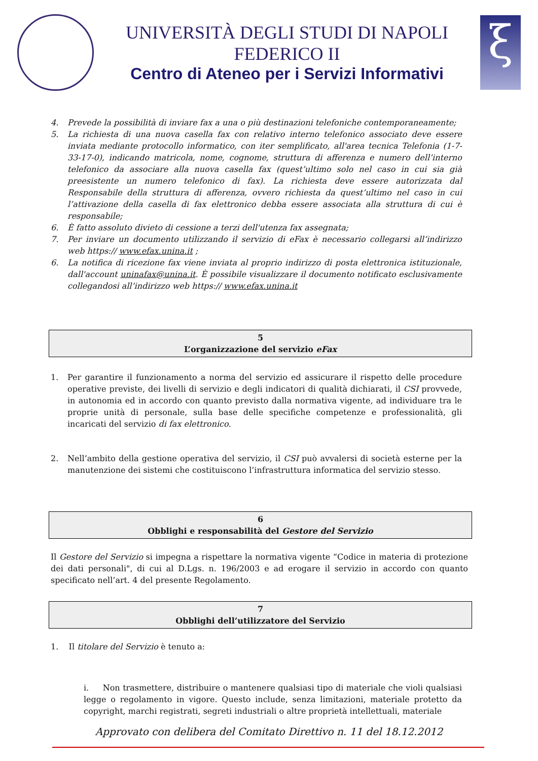UNIVERSITÀ DEGLI STUDI DI NAPOLI FEDERICO II
Centro di Ateneo per i Servizi Informativi
ξ
4. Prevede la possibilità di inviare fax a una o più destinazioni telefoniche contemporaneamente;
5. La richiesta di una nuova casella fax con relativo interno telefonico associato deve essere inviata mediante protocollo informatico, con iter semplificato, all'area tecnica Telefonia (1-7-33-17-0), indicando matricola, nome, cognome, struttura di afferenza e numero dell’interno telefonico da associare alla nuova casella fax (quest’ultimo solo nel caso in cui sia già preesistente un numero telefonico di fax). La richiesta deve essere autorizzata dal Responsabile della struttura di afferenza, ovvero richiesta da quest’ultimo nel caso in cui l’attivazione della casella di fax elettronico debba essere associata alla struttura di cui è responsabile;
6. È fatto assoluto divieto di cessione a terzi dell'utenza fax assegnata;
7. Per inviare un documento utilizzando il servizio di eFax è necessario collegarsi all’indirizzo web https:// www.efax.unina.it ;
6. La notifica di ricezione fax viene inviata al proprio indirizzo di posta elettronica istituzionale, dall'account uninafax@unina.it. È possibile visualizzare il documento notificato esclusivamente collegandosi all’indirizzo web https:// www.efax.unina.it
5
L’organizzazione del servizio eFax
1. Per garantire il funzionamento a norma del servizio ed assicurare il rispetto delle procedure operative previste, dei livelli di servizio e degli indicatori di qualità dichiarati, il CSI provvede, in autonomia ed in accordo con quanto previsto dalla normativa vigente, ad individuare tra le proprie unità di personale, sulla base delle specifiche competenze e professionalità, gli incaricati del servizio di fax elettronico.
2. Nell’ambito della gestione operativa del servizio, il CSI può avvalersi di società esterne per la manutenzione dei sistemi che costituiscono l’infrastruttura informatica del servizio stesso.
6
Obblighi e responsabilità del Gestore del Servizio
Il Gestore del Servizio si impegna a rispettare la normativa vigente “Codice in materia di protezione dei dati personali", di cui al D.Lgs. n. 196/2003 e ad erogare il servizio in accordo con quanto specificato nell’art. 4 del presente Regolamento.
7
Obblighi dell’utilizzatore del Servizio
1. Il titolare del Servizio è tenuto a:
i. Non trasmettere, distribuire o mantenere qualsiasi tipo di materiale che violi qualsiasi legge o regolamento in vigore. Questo include, senza limitazioni, materiale protetto da copyright, marchi registrati, segreti industriali o altre proprietà intellettuali, materiale
Approvato con delibera del Comitato Direttivo n. 11 del 18.12.2012